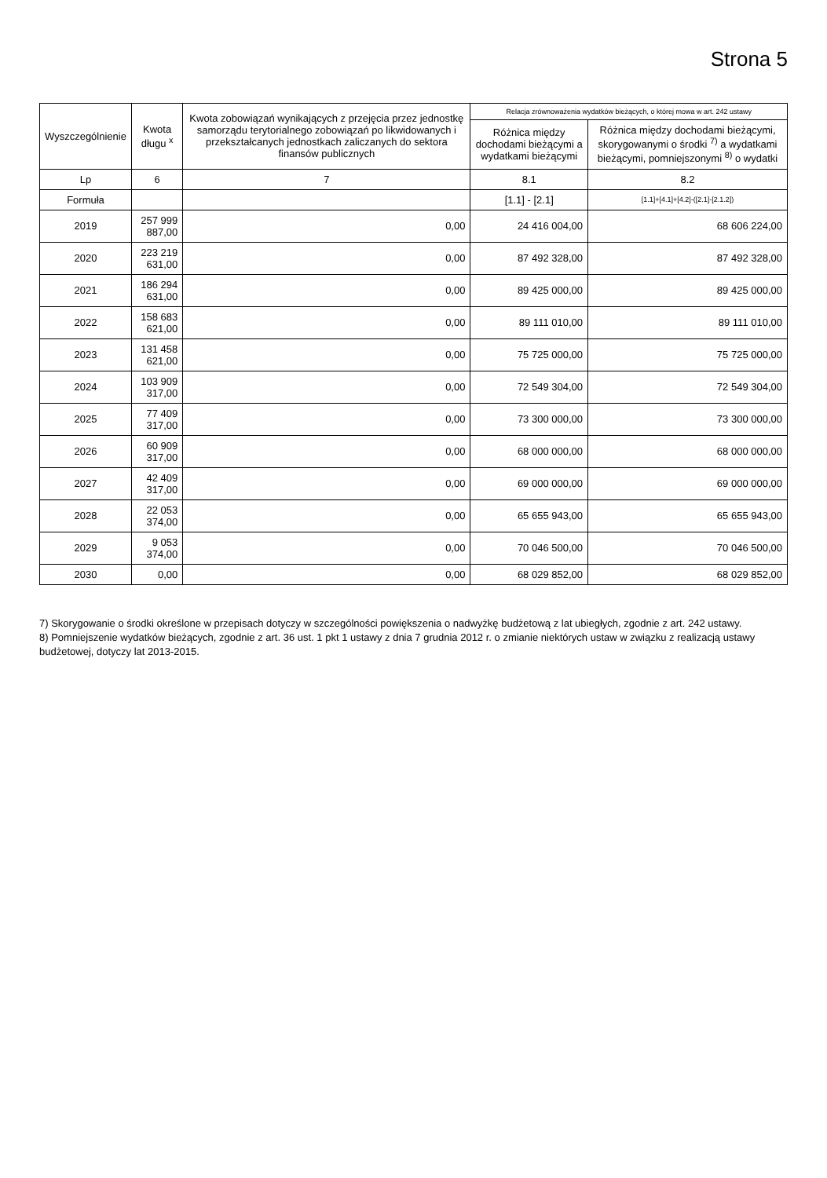Strona 5
| Wyszczególnienie | Kwota długu <sup>x</sup> | Kwota zobowiązań wynikających z przejęcia przez jednostkę samorządu terytorialnego zobowiązań po likwidowanych i przekształcanych jednostkach zaliczanych do sektora finansów publicznych | Relacja zrównoważenia wydatków bieżących, o której mowa w art. 242 ustawy | |
| --- | --- | --- | --- | --- |
| | | | Różnica między dochodami bieżącymi a wydatkami bieżącymi | Różnica między dochodami bieżącymi, skorygowanymi o środki <sup>7)</sup> a wydatkami bieżącymi, pomniejszonymi <sup>8)</sup> o wydatki |
| Lp | 6 | 7 | 8.1 | 8.2 |
| Formuła | | | [1.1] - [2.1] | [1.1]+[4.1]+[4.2]-([2.1]-[2.1.2]) |
| 2019 | 257 999 887,00 | 0,00 | 24 416 004,00 | 68 606 224,00 |
| 2020 | 223 219 631,00 | 0,00 | 87 492 328,00 | 87 492 328,00 |
| 2021 | 186 294 631,00 | 0,00 | 89 425 000,00 | 89 425 000,00 |
| 2022 | 158 683 621,00 | 0,00 | 89 111 010,00 | 89 111 010,00 |
| 2023 | 131 458 621,00 | 0,00 | 75 725 000,00 | 75 725 000,00 |
| 2024 | 103 909 317,00 | 0,00 | 72 549 304,00 | 72 549 304,00 |
| 2025 | 77 409 317,00 | 0,00 | 73 300 000,00 | 73 300 000,00 |
| 2026 | 60 909 317,00 | 0,00 | 68 000 000,00 | 68 000 000,00 |
| 2027 | 42 409 317,00 | 0,00 | 69 000 000,00 | 69 000 000,00 |
| 2028 | 22 053 374,00 | 0,00 | 65 655 943,00 | 65 655 943,00 |
| 2029 | 9 053 374,00 | 0,00 | 70 046 500,00 | 70 046 500,00 |
| 2030 | 0,00 | 0,00 | 68 029 852,00 | 68 029 852,00 |
7) Skorygowanie o środki określone w przepisach dotyczy w szczególności powiększenia o nadwyżkę budżetową z lat ubiegłych, zgodnie z art. 242 ustawy.
8) Pomniejszenie wydatków bieżących, zgodnie z art. 36 ust. 1 pkt 1 ustawy z dnia 7 grudnia 2012 r. o zmianie niektórych ustaw w związku z realizacją ustawy budżetowej, dotyczy lat 2013-2015.